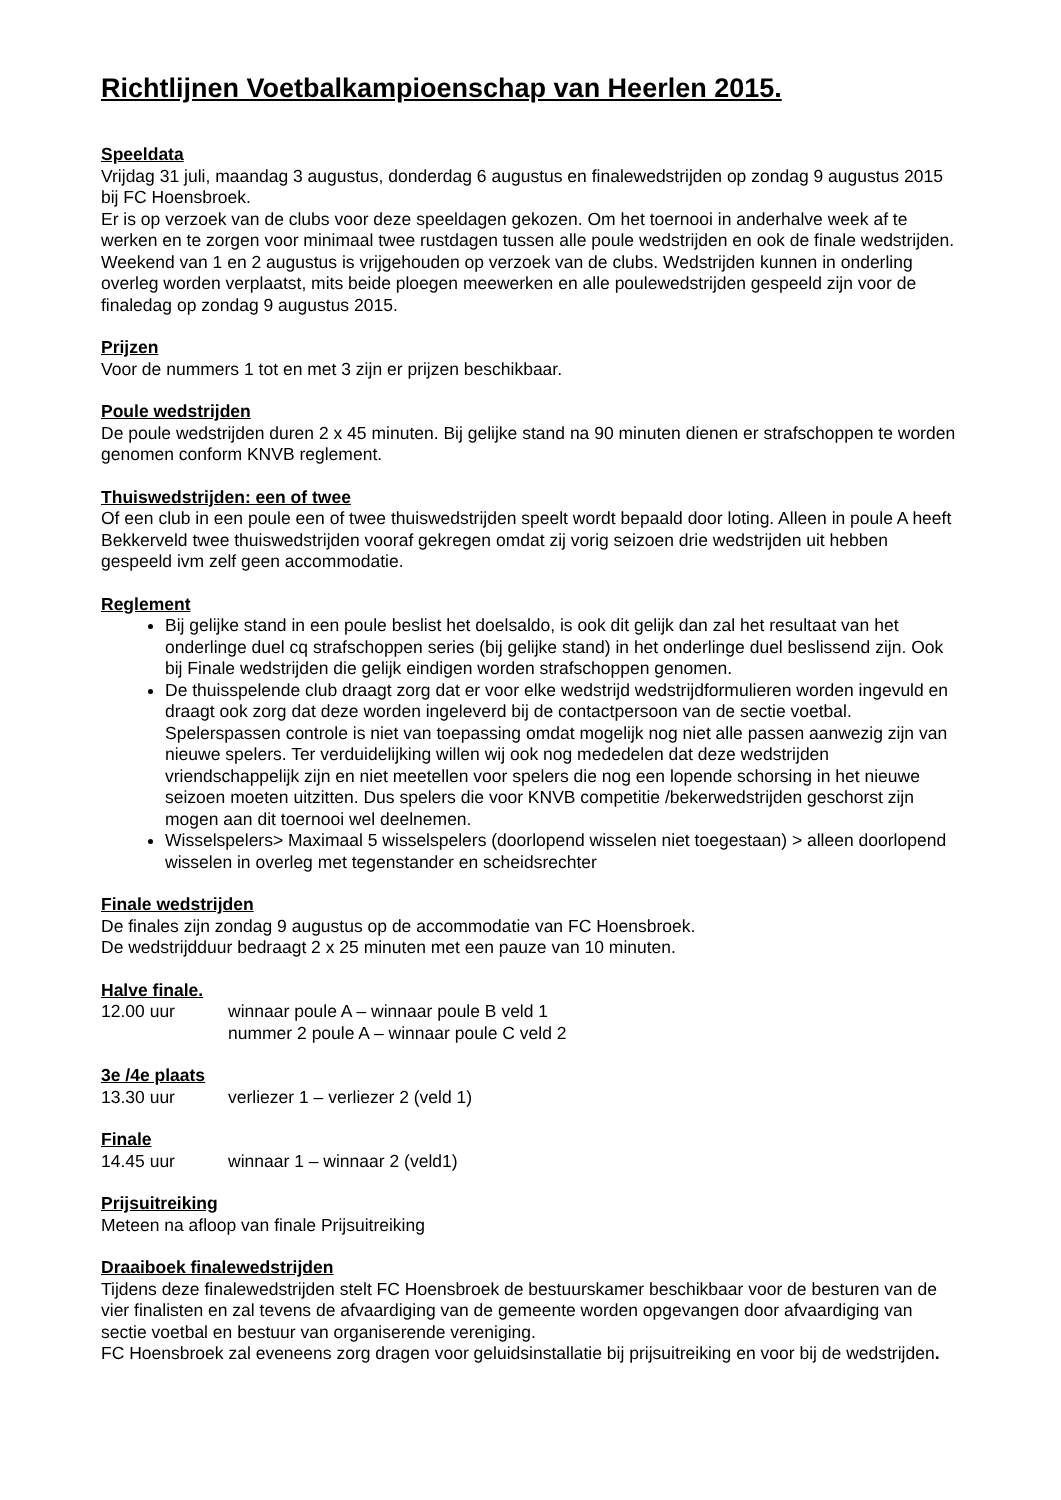Richtlijnen Voetbalkampioenschap van Heerlen 2015.
Speeldata
Vrijdag 31 juli, maandag 3 augustus, donderdag 6 augustus en finalewedstrijden op zondag 9 augustus 2015 bij FC Hoensbroek.
Er is op verzoek van de clubs voor deze speeldagen gekozen. Om het toernooi in anderhalve week af te werken en te zorgen voor minimaal twee rustdagen tussen alle poule wedstrijden en ook de finale wedstrijden. Weekend van 1 en 2 augustus is vrijgehouden op verzoek van de clubs. Wedstrijden kunnen in onderling overleg worden verplaatst, mits beide ploegen meewerken en alle poulewedstrijden gespeeld zijn voor de finaledag op zondag 9 augustus 2015.
Prijzen
Voor de nummers 1 tot en met 3 zijn er prijzen beschikbaar.
Poule wedstrijden
De poule wedstrijden duren 2 x 45 minuten. Bij gelijke stand na 90 minuten dienen er strafschoppen te worden genomen conform KNVB reglement.
Thuiswedstrijden: een of twee
Of een club in een poule een of twee thuiswedstrijden speelt wordt bepaald door loting. Alleen in poule A heeft Bekkerveld twee thuiswedstrijden vooraf gekregen omdat zij vorig seizoen drie wedstrijden uit hebben gespeeld ivm zelf geen accommodatie.
Reglement
Bij gelijke stand in een poule beslist het doelsaldo, is ook dit gelijk dan zal het resultaat van het onderlinge duel cq strafschoppen series (bij gelijke stand) in het onderlinge duel beslissend zijn. Ook bij Finale wedstrijden die gelijk eindigen worden strafschoppen genomen.
De thuisspelende club draagt zorg dat er voor elke wedstrijd wedstrijdformulieren worden ingevuld en draagt ook zorg dat deze worden ingeleverd bij de contactpersoon van de sectie voetbal. Spelerspassen controle is niet van toepassing omdat mogelijk nog niet alle passen aanwezig zijn van nieuwe spelers. Ter verduidelijking willen wij ook nog mededelen dat deze wedstrijden vriendschappelijk zijn en niet meetellen voor spelers die nog een lopende schorsing in het nieuwe seizoen moeten uitzitten. Dus spelers die voor KNVB competitie /bekerwedstrijden geschorst zijn mogen aan dit toernooi wel deelnemen.
Wisselspelers> Maximaal 5 wisselspelers (doorlopend wisselen niet toegestaan) > alleen doorlopend wisselen in overleg met tegenstander en scheidsrechter
Finale wedstrijden
De finales zijn zondag 9 augustus op de accommodatie van FC Hoensbroek.
De wedstrijdduur bedraagt 2 x 25 minuten met een pauze van 10 minuten.
Halve finale.
12.00 uur winnaar poule A – winnaar poule B veld 1
nummer 2 poule A – winnaar poule C veld 2
3e /4e plaats
13.30 uur verliezer 1 – verliezer 2 (veld 1)
Finale
14.45 uur winnaar 1 – winnaar 2 (veld1)
Prijsuitreiking
Meteen na afloop van finale Prijsuitreiking
Draaiboek finalewedstrijden
Tijdens deze finalewedstrijden stelt FC Hoensbroek de bestuurskamer beschikbaar voor de besturen van de vier finalisten en zal tevens de afvaardiging van de gemeente worden opgevangen door afvaardiging van sectie voetbal en bestuur van organiserende vereniging.
FC Hoensbroek zal eveneens zorg dragen voor geluidsinstallatie bij prijsuitreiking en voor bij de wedstrijden.